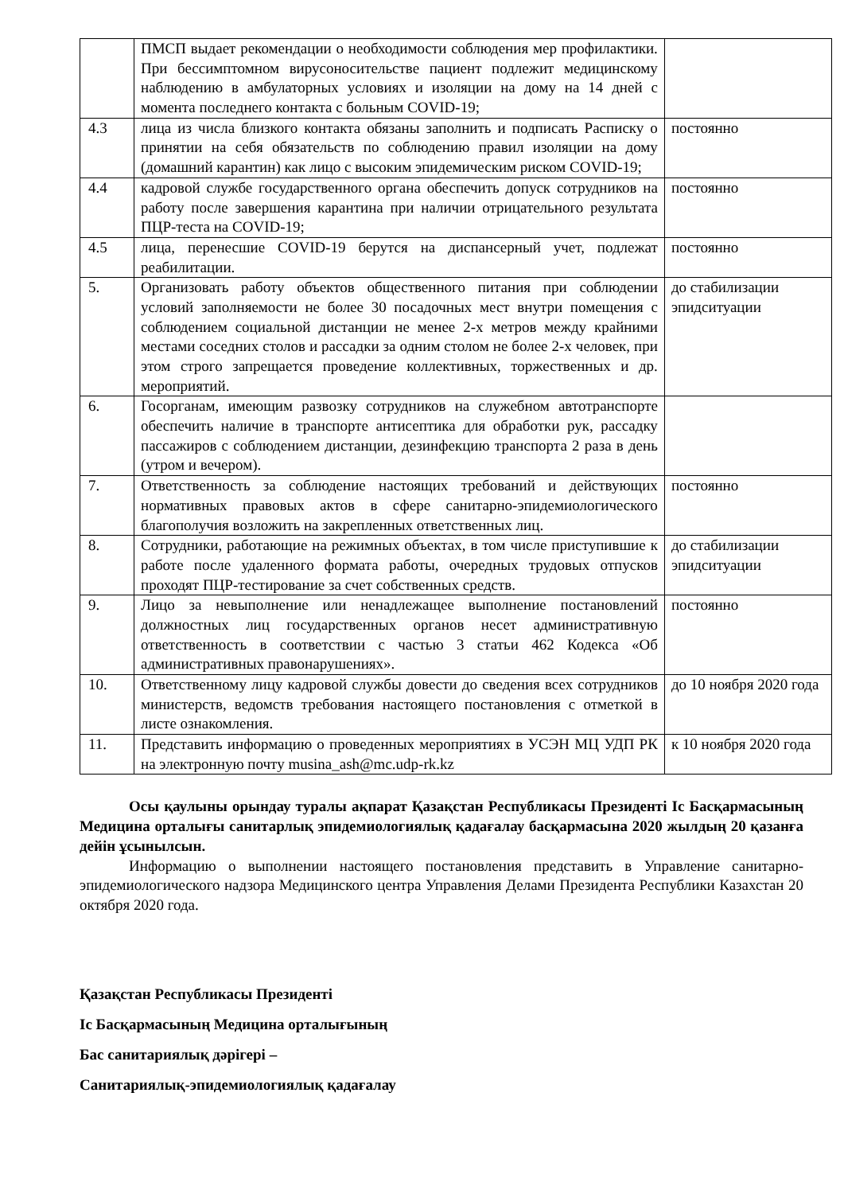| | ПМСП выдает рекомендации о необходимости соблюдения мер профилактики. При бессимптомном вирусоносительстве пациент подлежит медицинскому наблюдению в амбулаторных условиях и изоляции на дому на 14 дней с момента последнего контакта с больным COVID-19; | |
| 4.3 | лица из числа близкого контакта обязаны заполнить и подписать Расписку о принятии на себя обязательств по соблюдению правил изоляции на дому (домашний карантин) как лицо с высоким эпидемическим риском COVID-19; | постоянно |
| 4.4 | кадровой службе государственного органа обеспечить допуск сотрудников на работу после завершения карантина при наличии отрицательного результата ПЦР-теста на COVID-19; | постоянно |
| 4.5 | лица, перенесшие COVID-19 берутся на диспансерный учет, подлежат реабилитации. | постоянно |
| 5. | Организовать работу объектов общественного питания при соблюдении условий заполняемости не более 30 посадочных мест внутри помещения с соблюдением социальной дистанции не менее 2-х метров между крайними местами соседних столов и рассадки за одним столом не более 2-х человек, при этом строго запрещается проведение коллективных, торжественных и др. мероприятий. | до стабилизации эпидситуации |
| 6. | Госорганам, имеющим развозку сотрудников на служебном автотранспорте обеспечить наличие в транспорте антисептика для обработки рук, рассадку пассажиров с соблюдением дистанции, дезинфекцию транспорта 2 раза в день (утром и вечером). | |
| 7. | Ответственность за соблюдение настоящих требований и действующих нормативных правовых актов в сфере санитарно-эпидемиологического благополучия возложить на закрепленных ответственных лиц. | постоянно |
| 8. | Сотрудники, работающие на режимных объектах, в том числе приступившие к работе после удаленного формата работы, очередных трудовых отпусков проходят ПЦР-тестирование за счет собственных средств. | до стабилизации эпидситуации |
| 9. | Лицо за невыполнение или ненадлежащее выполнение постановлений должностных лиц государственных органов несет административную ответственность в соответствии с частью 3 статьи 462 Кодекса «Об административных правонарушениях». | постоянно |
| 10. | Ответственному лицу кадровой службы довести до сведения всех сотрудников министерств, ведомств требования настоящего постановления с отметкой в листе ознакомления. | до 10 ноября 2020 года |
| 11. | Представить информацию о проведенных мероприятиях в УСЭН МЦ УДП РК на электронную почту musina_ash@mc.udp-rk.kz | к 10 ноября 2020 года |
Осы қаулыны орындау туралы ақпарат Қазақстан Республикасы Президенті Іс Басқармасының Медицина орталығы санитарлық эпидемиологиялық қадағалау басқармасына 2020 жылдың 20 қазанға дейін ұсынылсын.
Информацию о выполнении настоящего постановления представить в Управление санитарно-эпидемиологического надзора Медицинского центра Управления Делами Президента Республики Казахстан 20 октября 2020 года.
Қазақстан Республикасы Президенті
Іс Басқармасының Медицина орталығының
Бас санитариялық дәрігері –
Санитариялық-эпидемиологиялық қадағалау